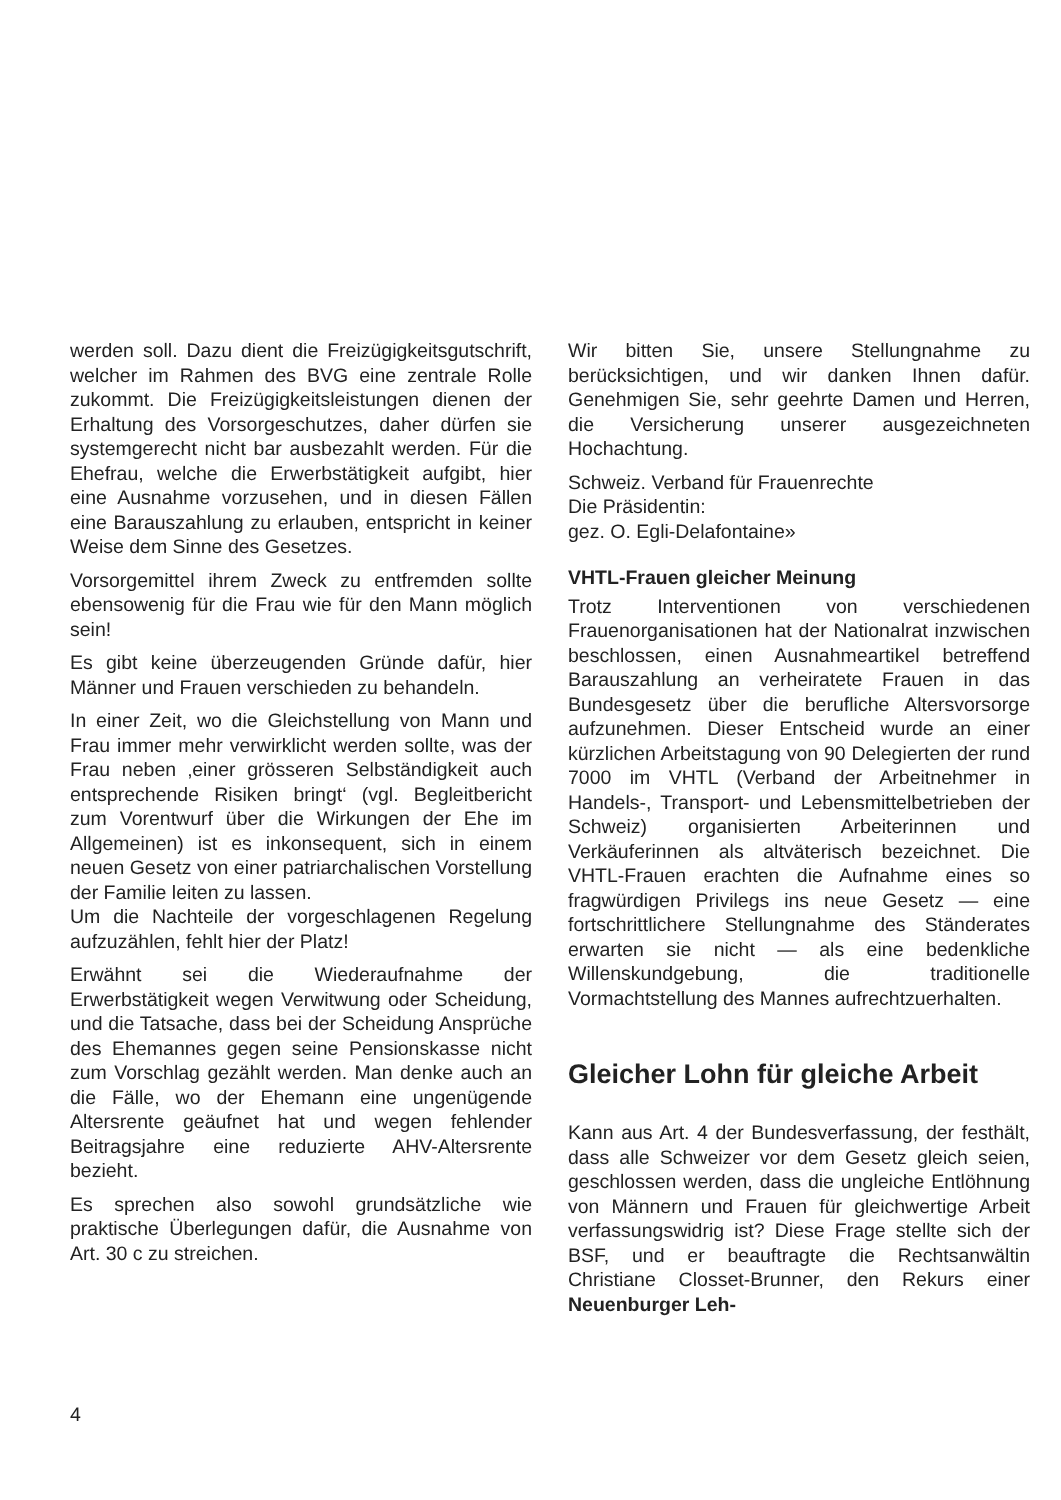werden soll. Dazu dient die Freizügigkeitsgutschrift, welcher im Rahmen des BVG eine zentrale Rolle zukommt. Die Freizügigkeitsleistungen dienen der Erhaltung des Vorsorgeschutzes, daher dürfen sie systemgerecht nicht bar ausbezahlt werden. Für die Ehefrau, welche die Erwerbstätigkeit aufgibt, hier eine Ausnahme vorzusehen, und in diesen Fällen eine Barauszahlung zu erlauben, entspricht in keiner Weise dem Sinne des Gesetzes.
Vorsorgemittel ihrem Zweck zu entfremden sollte ebensowenig für die Frau wie für den Mann möglich sein!
Es gibt keine überzeugenden Gründe dafür, hier Männer und Frauen verschieden zu behandeln.
In einer Zeit, wo die Gleichstellung von Mann und Frau immer mehr verwirklicht werden sollte, was der Frau neben ‚einer grösseren Selbständigkeit auch entsprechende Risiken bringt‘ (vgl. Begleitbericht zum Vorentwurf über die Wirkungen der Ehe im Allgemeinen) ist es inkonsequent, sich in einem neuen Gesetz von einer patriarchalischen Vorstellung der Familie leiten zu lassen.
Um die Nachteile der vorgeschlagenen Regelung aufzuzählen, fehlt hier der Platz!
Erwähnt sei die Wiederaufnahme der Erwerbstätigkeit wegen Verwitwung oder Scheidung, und die Tatsache, dass bei der Scheidung Ansprüche des Ehemannes gegen seine Pensionskasse nicht zum Vorschlag gezählt werden. Man denke auch an die Fälle, wo der Ehemann eine ungenügende Altersrente geäufnet hat und wegen fehlender Beitragsjahre eine reduzierte AHV-Altersrente bezieht.
Es sprechen also sowohl grundsätzliche wie praktische Überlegungen dafür, die Ausnahme von Art. 30 c zu streichen.
Wir bitten Sie, unsere Stellungnahme zu berücksichtigen, und wir danken Ihnen dafür. Genehmigen Sie, sehr geehrte Damen und Herren, die Versicherung unserer ausgezeichneten Hochachtung.
Schweiz. Verband für Frauenrechte
Die Präsidentin:
gez. O. Egli-Delafontaine»
VHTL-Frauen gleicher Meinung
Trotz Interventionen von verschiedenen Frauenorganisationen hat der Nationalrat inzwischen beschlossen, einen Ausnahmeartikel betreffend Barauszahlung an verheiratete Frauen in das Bundesgesetz über die berufliche Altersvorsorge aufzunehmen. Dieser Entscheid wurde an einer kürzlichen Arbeitstagung von 90 Delegierten der rund 7000 im VHTL (Verband der Arbeitnehmer in Handels-, Transport- und Lebensmittelbetrieben der Schweiz) organisierten Arbeiterinnen und Verkäuferinnen als altväterisch bezeichnet. Die VHTL-Frauen erachten die Aufnahme eines so fragwürdigen Privilegs ins neue Gesetz — eine fortschrittlichere Stellungnahme des Ständerates erwarten sie nicht — als eine bedenkliche Willenskundgebung, die traditionelle Vormachtstellung des Mannes aufrechtzuerhalten.
Gleicher Lohn für gleiche Arbeit
Kann aus Art. 4 der Bundesverfassung, der festhält, dass alle Schweizer vor dem Gesetz gleich seien, geschlossen werden, dass die ungleiche Entlöhnung von Männern und Frauen für gleichwertige Arbeit verfassungswidrig ist? Diese Frage stellte sich der BSF, und er beauftragte die Rechtsanwältin Christiane Closset-Brunner, den Rekurs einer Neuenburger Leh-
4